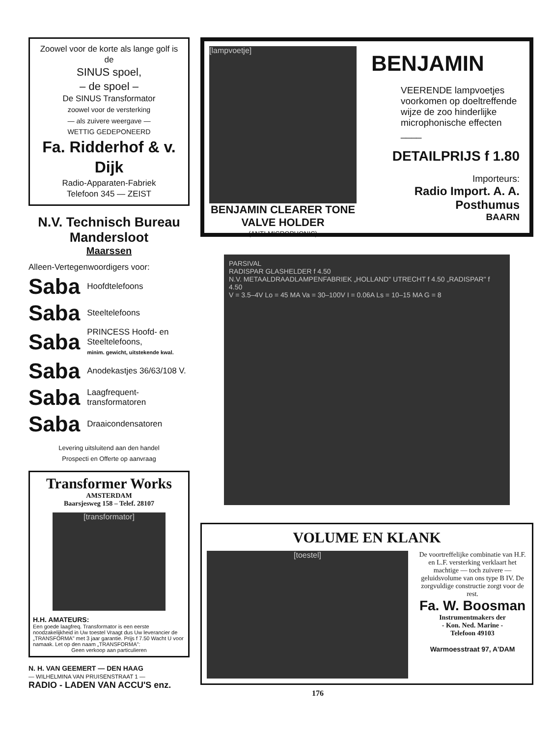Zoowel voor de korte als lange golf is de
SINUS spoel,
– de spoel –
De SINUS Transformator
zoowel voor de versterking
— als zuivere weergave —
WETTIG GEDEPONEERD
Fa. Ridderhof & v. Dijk
Radio-Apparaten-Fabriek
Telefoon 345 — ZEIST
N.V. Technisch Bureau Mandersloot
Maarssen
Alleen-Vertegenwoordigers voor:
Saba Hoofdtelefoons
Saba Steeltelefoons
Saba PRINCESS Hoofd- en Steeltelefoons,
minim. gewicht, uitstekende kwal.
Saba Anodekastjes 36/63/108 V.
Saba Laagfrequent-transformatoren
Saba Draaicondensatoren
Levering uitsluitend aan den handel
Prospecti en Offerte op aanvraag
Transformer Works
AMSTERDAM
Baarsjesweg 158 – Telef. 28107
[transformator]
H.H. AMATEURS:
Een goede laagfreq. Transformator is een eerste noodzakelijkheid in Uw toestel Vraagt dus Uw leverancier de „TRANSFORMA" met 3 jaar garantie. Prijs f 7.50 Wacht U voor namaak. Let op den naam „TRANSFORMA":
Geen verkoop aan particulieren
N. H. VAN GEEMERT — DEN HAAG
— WILHELMINA VAN PRUISENSTRAAT 1 —
RADIO - LADEN VAN ACCU'S enz.
[lampvoetje]
BENJAMIN CLEARER TONE VALVE HOLDER
(ANTI-MICROPHONIC)
BENJAMIN
VEERENDE lampvoetjes voorkomen op doeltreffende wijze de zoo hinderlijke microphonische effecten ____
DETAILPRIJS f 1.80
Importeurs:
Radio Import. A. A. Posthumus
BAARN
PARSIVAL
RADISPAR GLASHELDER f 4.50
N.V. METAALDRAADLAMPENFABRIEK „HOLLAND" UTRECHT f 4.50 „RADISPAR" f 4.50
V = 3.5–4V Lo = 45 MA Va = 30–100V I = 0.06A Ls = 10–15 MA G = 8
VOLUME EN KLANK
[toestel]
De voortreffelijke combinatie van H.F. en L.F. versterking verklaart het machtige — toch zuivere — geluidsvolume van ons type B IV. De zorgvuldige constructie zorgt voor de rest.
Fa. W. Boosman
Instrumentmakers der
- Kon. Ned. Marine -
Telefoon 49103
Warmoesstraat 97, A'DAM
176